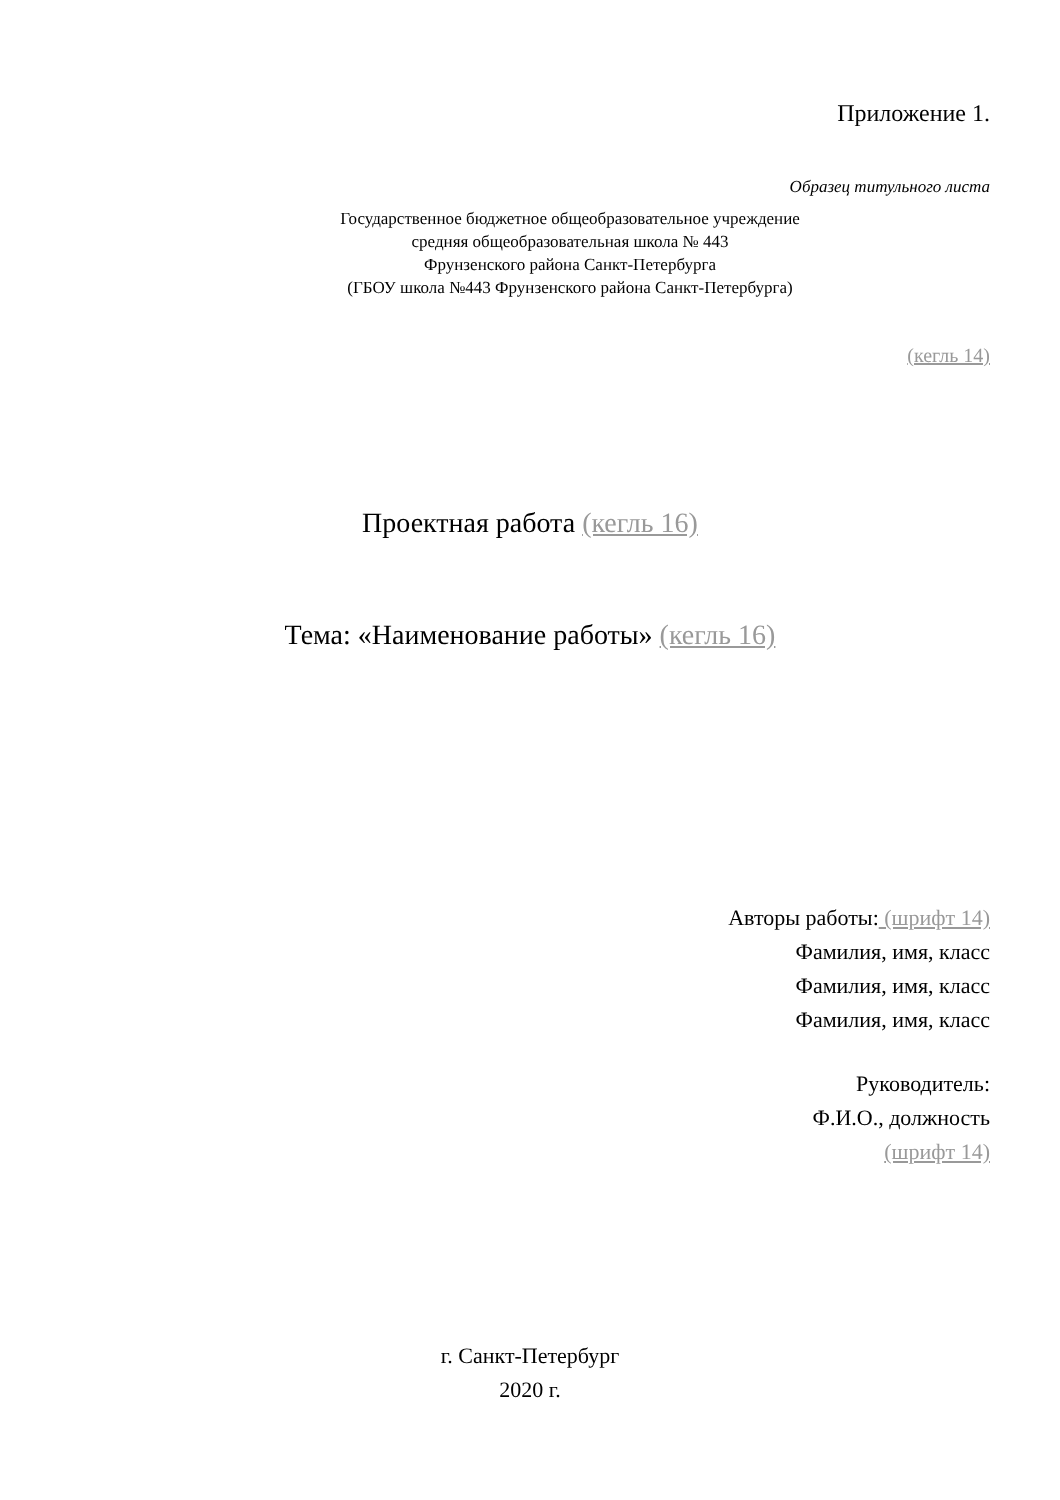Приложение 1.
Образец титульного листа
Государственное бюджетное общеобразовательное учреждение
средняя общеобразовательная школа № 443
Фрунзенского района Санкт-Петербурга
(ГБОУ школа №443 Фрунзенского района Санкт-Петербурга)
(кегль 14)
Проектная работа (кегль 16)
Тема: «Наименование работы» (кегль 16)
Авторы работы: (шрифт 14)
Фамилия, имя, класс
Фамилия, имя, класс
Фамилия, имя, класс
Руководитель:
Ф.И.О., должность
(шрифт 14)
г. Санкт-Петербург
2020 г.